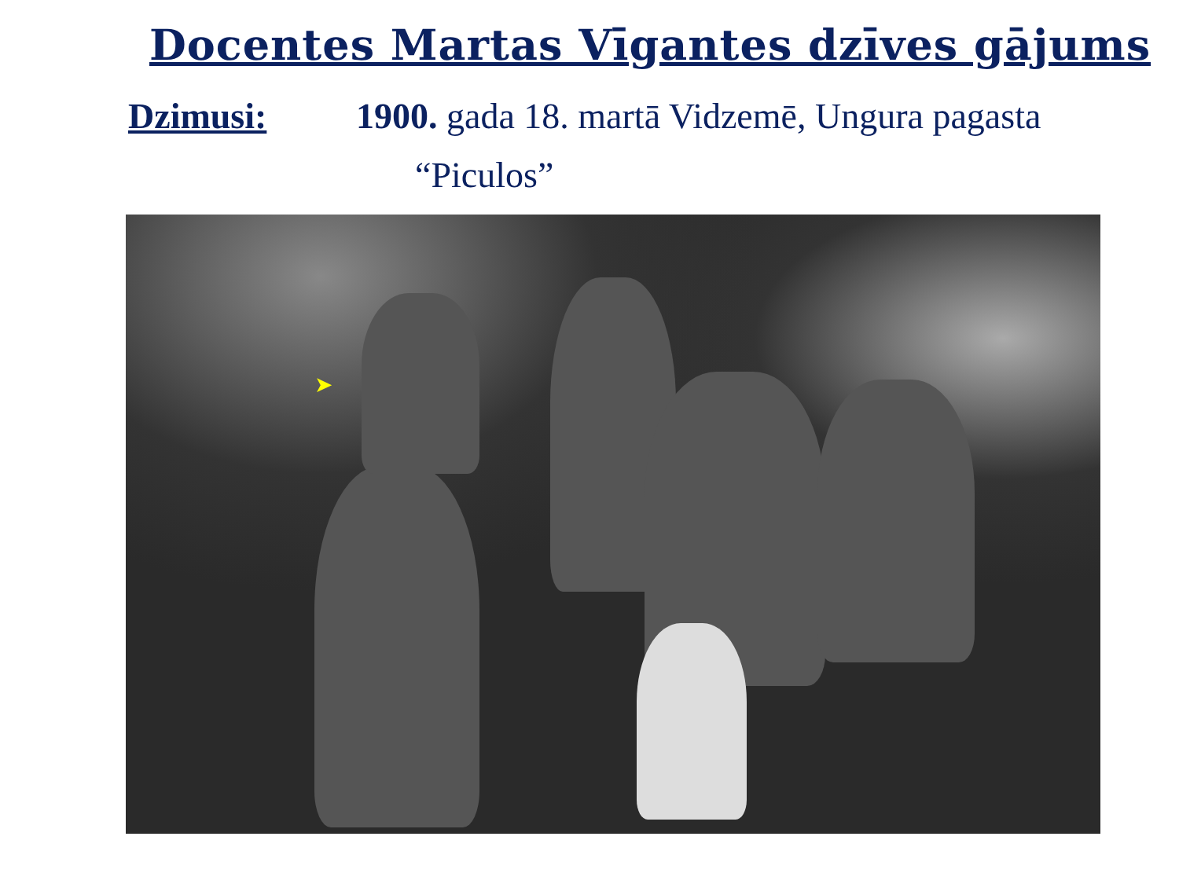Docentes Martas Vīgantes dzīves gājums
Dzimusi: 1900. gada 18. martā Vidzemē, Ungura pagasta
“Piculos”
➤